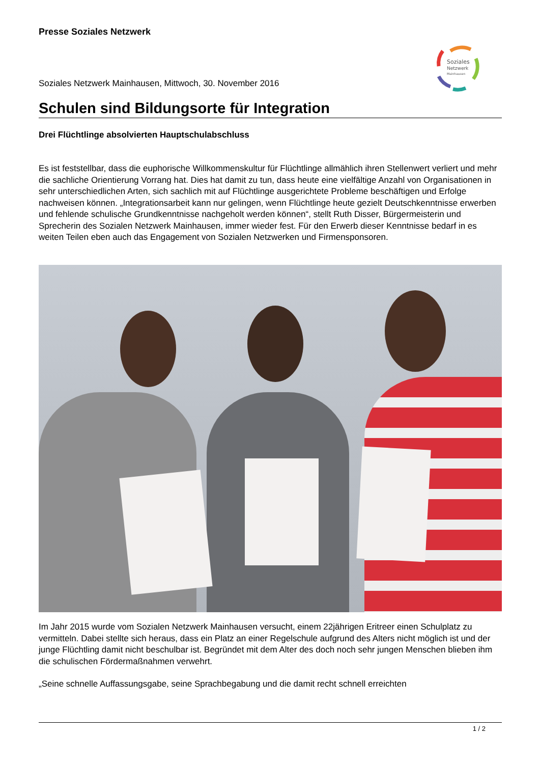Presse Soziales Netzwerk
Soziales
Netzwerk
Mainhausen
Soziales Netzwerk Mainhausen, Mittwoch, 30. November 2016
Schulen sind Bildungsorte für Integration
Drei Flüchtlinge absolvierten Hauptschulabschluss
Es ist feststellbar, dass die euphorische Willkommenskultur für Flüchtlinge allmählich ihren Stellenwert verliert und mehr die sachliche Orientierung Vorrang hat. Dies hat damit zu tun, dass heute eine vielfältige Anzahl von Organisationen in sehr unterschiedlichen Arten, sich sachlich mit auf Flüchtlinge ausgerichtete Probleme beschäftigen und Erfolge nachweisen können. „Integrationsarbeit kann nur gelingen, wenn Flüchtlinge heute gezielt Deutschkenntnisse erwerben und fehlende schulische Grundkenntnisse nachgeholt werden können“, stellt Ruth Disser, Bürgermeisterin und Sprecherin des Sozialen Netzwerk Mainhausen, immer wieder fest. Für den Erwerb dieser Kenntnisse bedarf in es weiten Teilen eben auch das Engagement von Sozialen Netzwerken und Firmensponsoren.
Im Jahr 2015 wurde vom Sozialen Netzwerk Mainhausen versucht, einem 22jährigen Eritreer einen Schulplatz zu vermitteln. Dabei stellte sich heraus, dass ein Platz an einer Regelschule aufgrund des Alters nicht möglich ist und der junge Flüchtling damit nicht beschulbar ist. Begründet mit dem Alter des doch noch sehr jungen Menschen blieben ihm die schulischen Fördermaßnahmen verwehrt.
„Seine schnelle Auffassungsgabe, seine Sprachbegabung und die damit recht schnell erreichten
1 / 2